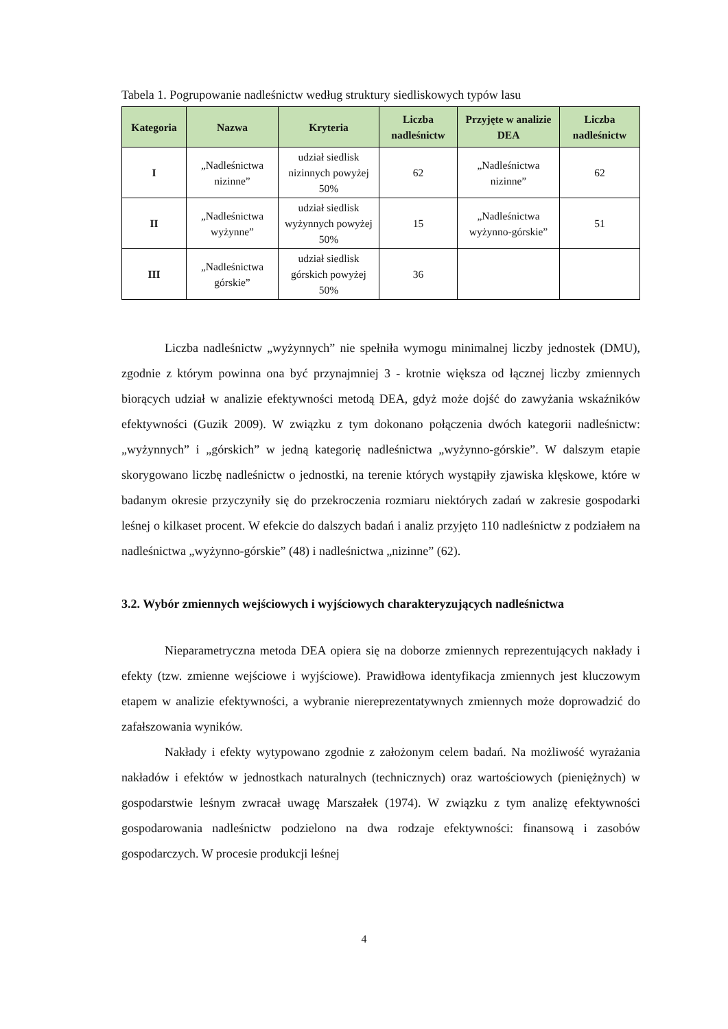Tabela 1. Pogrupowanie nadleśnictw według struktury siedliskowych typów lasu
| Kategoria | Nazwa | Kryteria | Liczba nadleśnictw | Przyjęte w analizie DEA | Liczba nadleśnictw |
| --- | --- | --- | --- | --- | --- |
| I | „Nadleśnictwa nizinne” | udział siedlisk nizinnych powyżej 50% | 62 | „Nadleśnictwa nizinne” | 62 |
| II | „Nadleśnictwa wyżynne” | udział siedlisk wyżynnych powyżej 50% | 15 | „Nadleśnictwa wyżynno-górskie” | 51 |
| III | „Nadleśnictwa górskie” | udział siedlisk górskich powyżej 50% | 36 | | |
Liczba nadleśnictw „wyżynnych” nie spełniła wymogu minimalnej liczby jednostek (DMU), zgodnie z którym powinna ona być przynajmniej 3 - krotnie większa od łącznej liczby zmiennych biorących udział w analizie efektywności metodą DEA, gdyż może dojść do zawyżania wskaźników efektywności (Guzik 2009). W związku z tym dokonano połączenia dwóch kategorii nadleśnictw: „wyżynnych” i „górskich” w jedną kategorię nadleśnictwa „wyżynno-górskie”. W dalszym etapie skorygowano liczbę nadleśnictw o jednostki, na terenie których wystąpiły zjawiska klęskowe, które w badanym okresie przyczyniły się do przekroczenia rozmiaru niektórych zadań w zakresie gospodarki leśnej o kilkaset procent. W efekcie do dalszych badań i analiz przyjęto 110 nadleśnictw z podziałem na nadleśnictwa „wyżynno-górskie” (48) i nadleśnictwa „nizinne” (62).
3.2. Wybór zmiennych wejściowych i wyjściowych charakteryzujących nadleśnictwa
Nieparametryczna metoda DEA opiera się na doborze zmiennych reprezentujących nakłady i efekty (tzw. zmienne wejściowe i wyjściowe). Prawidłowa identyfikacja zmiennych jest kluczowym etapem w analizie efektywności, a wybranie niereprezentatywnych zmiennych może doprowadzić do zafałszowania wyników.
Nakłady i efekty wytypowano zgodnie z założonym celem badań. Na możliwość wyrażania nakładów i efektów w jednostkach naturalnych (technicznych) oraz wartościowych (pieniężnych) w gospodarstwie leśnym zwracał uwagę Marszałek (1974). W związku z tym analizę efektywności gospodarowania nadleśnictw podzielono na dwa rodzaje efektywności: finansową i zasobów gospodarczych. W procesie produkcji leśnej
4